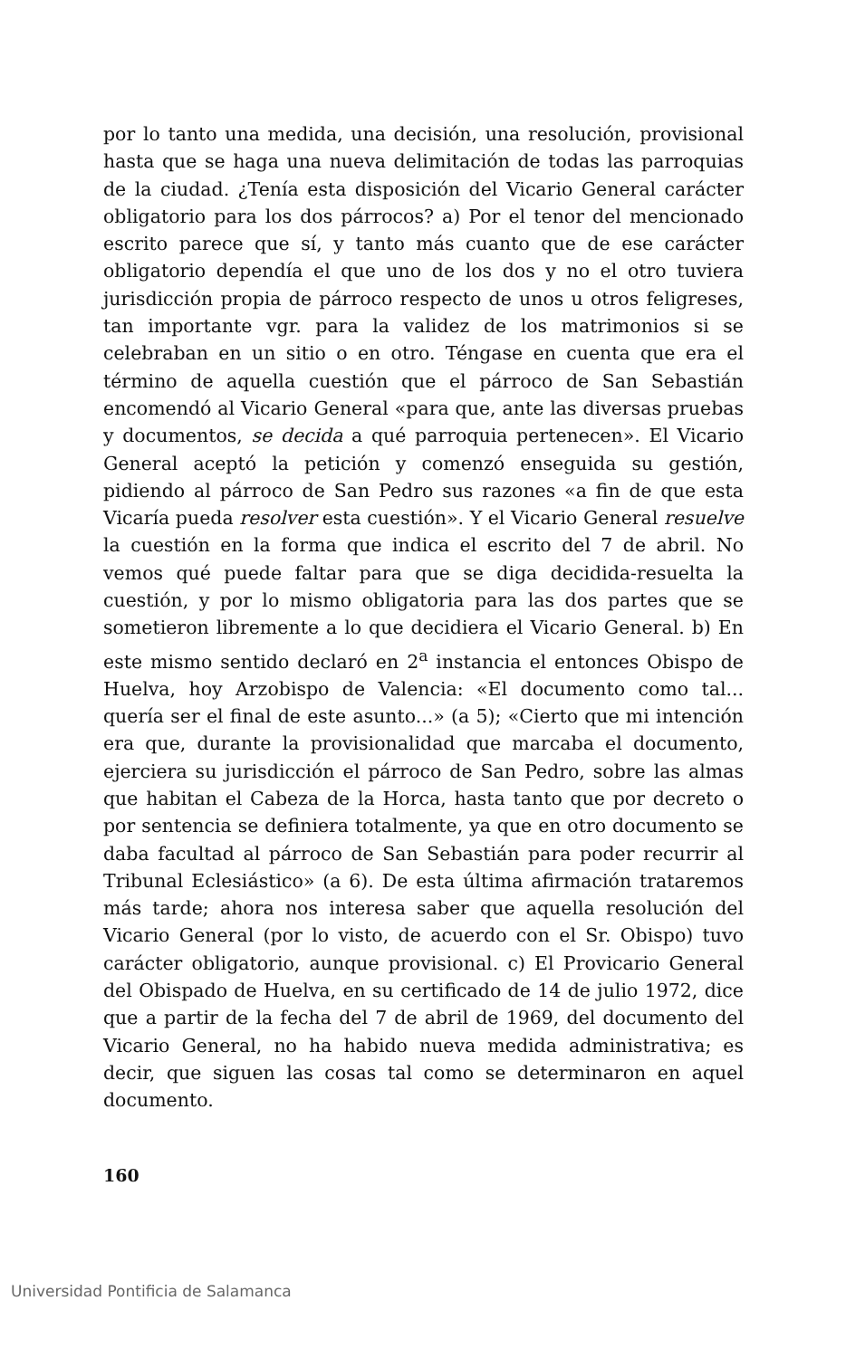por lo tanto una medida, una decisión, una resolución, provisional hasta que se haga una nueva delimitación de todas las parroquias de la ciudad. ¿Tenía esta disposición del Vicario General carácter obligatorio para los dos párrocos? a) Por el tenor del mencionado escrito parece que sí, y tanto más cuanto que de ese carácter obligatorio dependía el que uno de los dos y no el otro tuviera jurisdicción propia de párroco respecto de unos u otros feligreses, tan importante vgr. para la validez de los matrimonios si se celebraban en un sitio o en otro. Téngase en cuenta que era el término de aquella cuestión que el párroco de San Sebastián encomendó al Vicario General «para que, ante las diversas pruebas y documentos, se decida a qué parroquia pertenecen». El Vicario General aceptó la petición y comenzó enseguida su gestión, pidiendo al párroco de San Pedro sus razones «a fin de que esta Vicaría pueda resolver esta cuestión». Y el Vicario General resuelve la cuestión en la forma que indica el escrito del 7 de abril. No vemos qué puede faltar para que se diga decidida-resuelta la cuestión, y por lo mismo obligatoria para las dos partes que se sometieron libremente a lo que decidiera el Vicario General. b) En este mismo sentido declaró en 2<sup>a</sup> instancia el entonces Obispo de Huelva, hoy Arzobispo de Valencia: «El documento como tal... quería ser el final de este asunto...» (a 5); «Cierto que mi intención era que, durante la provisionalidad que marcaba el documento, ejerciera su jurisdicción el párroco de San Pedro, sobre las almas que habitan el Cabeza de la Horca, hasta tanto que por decreto o por sentencia se definiera totalmente, ya que en otro documento se daba facultad al párroco de San Sebastián para poder recurrir al Tribunal Eclesiástico» (a 6). De esta última afirmación trataremos más tarde; ahora nos interesa saber que aquella resolución del Vicario General (por lo visto, de acuerdo con el Sr. Obispo) tuvo carácter obligatorio, aunque provisional. c) El Provicario General del Obispado de Huelva, en su certificado de 14 de julio 1972, dice que a partir de la fecha del 7 de abril de 1969, del documento del Vicario General, no ha habido nueva medida administrativa; es decir, que siguen las cosas tal como se determinaron en aquel documento.
160
Universidad Pontificia de Salamanca